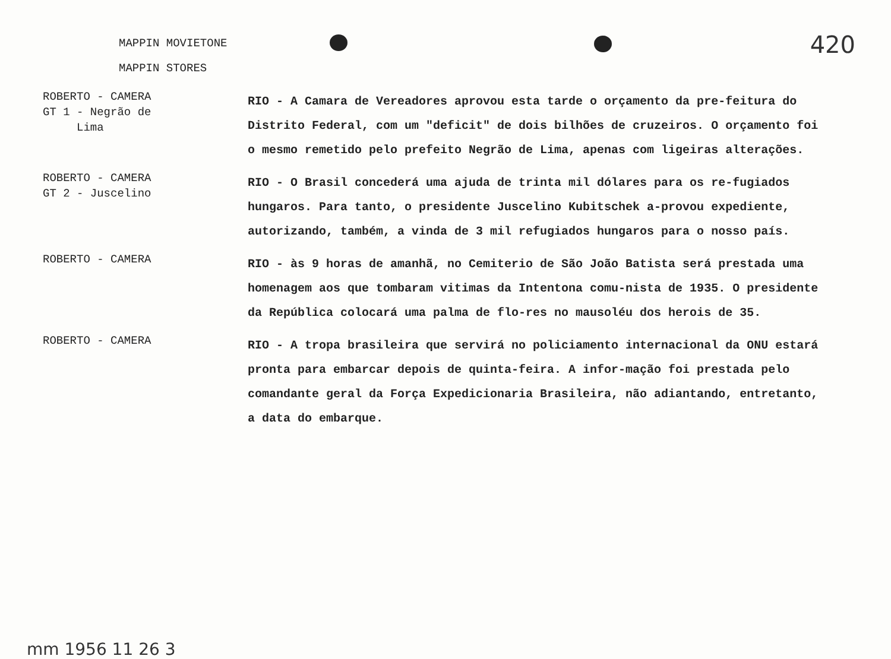420
MAPPIN MOVIETONE
MAPPIN STORES
ROBERTO - CAMERA
GT 1 - Negrão de
Lima
RIO - A Camara de Vereadores aprovou esta tarde o orçamento da pre-feitura do Distrito Federal, com um "deficit" de dois bilhões de cruzeiros. O orçamento foi o mesmo remetido pelo prefeito Negrão de Lima, apenas com ligeiras alterações.
ROBERTO - CAMERA
GT 2 - Juscelino
RIO - O Brasil concederá uma ajuda de trinta mil dólares para os re-fugiados hungaros. Para tanto, o presidente Juscelino Kubitschek a-provou expediente, autorizando, também, a vinda de 3 mil refugiados hungaros para o nosso país.
ROBERTO - CAMERA
RIO - às 9 horas de amanhã, no Cemiterio de São João Batista será prestada uma homenagem aos que tombaram vitimas da Intentona comu-nista de 1935. O presidente da República colocará uma palma de flo-res no mausoléu dos herois de 35.
ROBERTO - CAMERA
RIO - A tropa brasileira que servirá no policiamento internacional da ONU estará pronta para embarcar depois de quinta-feira. A infor-mação foi prestada pelo comandante geral da Força Expedicionaria Brasileira, não adiantando, entretanto, a data do embarque.
mm 1956 11 26 3